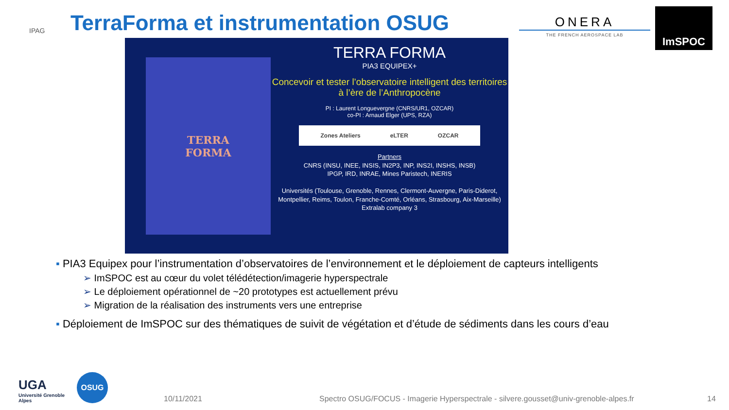IPAG
TerraForma et instrumentation OSUG
ONERA
THE FRENCH AEROSPACE LAB
ImSPOC
TERRA
FORMA
TERRA FORMA
PIA3 EQUIPEX+
Concevoir et tester l’observatoire intelligent des territoires à l’ère de l’Anthropocène
PI : Laurent Longuevergne (CNRS/UR1, OZCAR)
co-PI : Arnaud Elger (UPS, RZA)
Zones Ateliers eLTER OZCAR
Partners
CNRS (INSU, INEE, INSIS, IN2P3, INP, INS2I, INSHS, INSB)
IPGP, IRD, INRAE, Mines Paristech, INERIS
Universités (Toulouse, Grenoble, Rennes, Clermont-Auvergne, Paris-Diderot, Montpellier, Reims, Toulon, Franche-Comté, Orléans, Strasbourg, Aix-Marseille)
Extralab company 3
▪ PIA3 Equipex pour l’instrumentation d’observatoires de l’environnement et le déploiement de capteurs intelligents
➢ ImSPOC est au cœur du volet télédétection/imagerie hyperspectrale
➢ Le déploiement opérationnel de ~20 prototypes est actuellement prévu
➢ Migration de la réalisation des instruments vers une entreprise
▪ Déploiement de ImSPOC sur des thématiques de suivit de végétation et d’étude de sédiments dans les cours d’eau
UGA
Université Grenoble Alpes
OSUG
10/11/2021
Spectro OSUG/FOCUS - Imagerie Hyperspectrale - silvere.gousset@univ-grenoble-alpes.fr
14